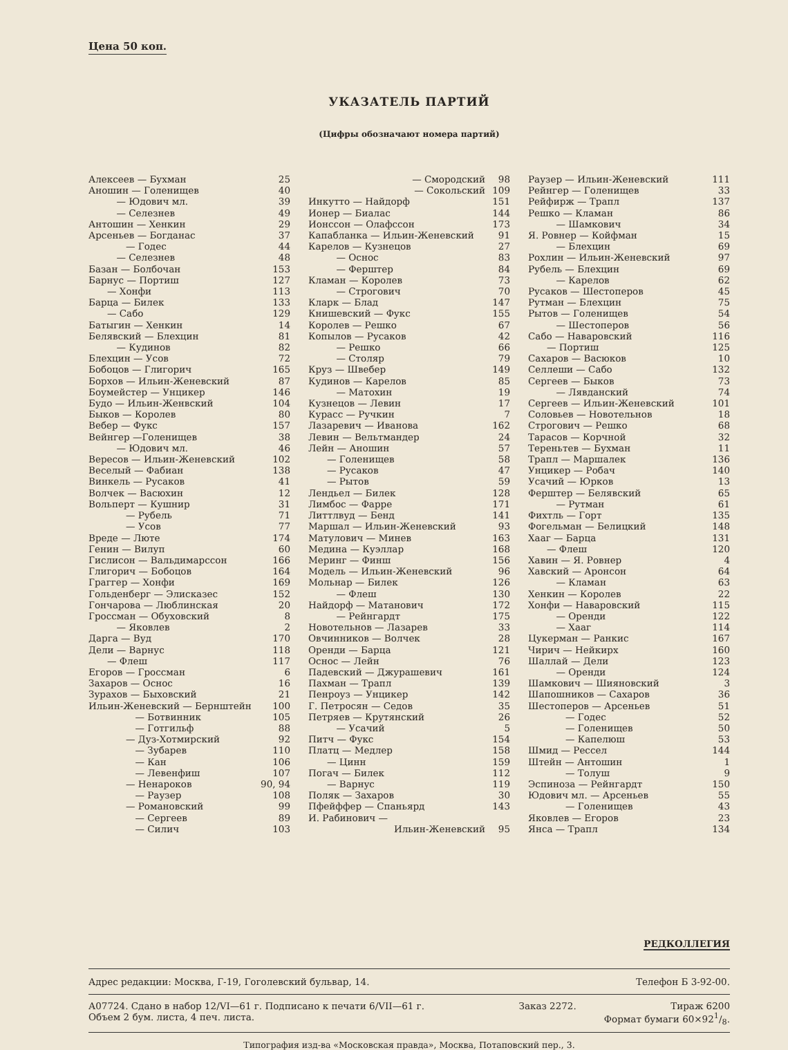Цена 50 коп.
УКАЗАТЕЛЬ ПАРТИЙ
(Цифры обозначают номера партий)
| Алексеев — Бухман | 25 |
| Аношин — Голенищев | 40 |
| — Юдович мл. | 39 |
| — Селезнев | 49 |
| Антошин — Хенкин | 29 |
| Арсеньев — Богданас | 37 |
| — Годес | 44 |
| — Селезнев | 48 |
| Базан — Болбочан | 153 |
| Барнус — Портиш | 127 |
| — Хонфи | 113 |
| Барца — Билек | 133 |
| — Сабо | 129 |
| Батыгин — Хенкин | 14 |
| Белявский — Блехцин | 81 |
| — Кудинов | 82 |
| Блехцин — Усов | 72 |
| Бобоцов — Глигорич | 165 |
| Борхов — Ильин-Женевский | 87 |
| Боумейстер — Унцикер | 146 |
| Будо — Ильин-Женвский | 104 |
| Быков — Королев | 80 |
| Вебер — Фукс | 157 |
| Вейнгер —Голенищев | 38 |
| — Юдович мл. | 46 |
| Вересов — Ильин-Женевский | 102 |
| Веселый — Фабиан | 138 |
| Винкель — Русаков | 41 |
| Волчек — Васюхин | 12 |
| Вольперт — Кушнир | 31 |
| — Рубель | 71 |
| — Усов | 77 |
| Вреде — Люте | 174 |
| Генин — Вилуп | 60 |
| Гислисон — Вальдимарссон | 166 |
| Глигорич — Бобоцов | 164 |
| Граггер — Хонфи | 169 |
| Гольденберг — Элисказес | 152 |
| Гончарова — Люблинская | 20 |
| Гроссман — Обуховский | 8 |
| — Яковлев | 2 |
| Дарга — Вуд | 170 |
| Дели — Варнус | 118 |
| — Флеш | 117 |
| Егоров — Гроссман | 6 |
| Захаров — Оснос | 16 |
| Зурахов — Быховский | 21 |
| Ильин-Женевский — Бернштейн | 100 |
| — Ботвинник | 105 |
| — Готгильф | 88 |
| — Дуз-Хотмирский | 92 |
| — Зубарев | 110 |
| — Кан | 106 |
| — Левенфиш | 107 |
| — Ненароков | 90, 94 |
| — Раузер | 108 |
| — Романовский | 99 |
| — Сергеев | 89 |
| — Силич | 103 |
| — Смородский | 98 |
| — Сокольский | 109 |
| Инкутто — Найдорф | 151 |
| Ионер — Биалас | 144 |
| Ионссон — Олафссон | 173 |
| Капабланка — Ильин-Женевский | 91 |
| Карелов — Кузнецов | 27 |
| — Оснос | 83 |
| — Ферштер | 84 |
| Кламан — Королев | 73 |
| — Строгович | 70 |
| Кларк — Блад | 147 |
| Книшевский — Фукс | 155 |
| Королев — Решко | 67 |
| Копылов — Русаков | 42 |
| — Решко | 66 |
| — Столяр | 79 |
| Круз — Швебер | 149 |
| Кудинов — Карелов | 85 |
| — Матохин | 19 |
| Кузнецов — Левин | 17 |
| Курасс — Ручкин | 7 |
| Лазаревич — Иванова | 162 |
| Левин — Вельтмандер | 24 |
| Лейн — Аношин | 57 |
| — Голенищев | 58 |
| — Русаков | 47 |
| — Рытов | 59 |
| Лендьел — Билек | 128 |
| Лимбос — Фарре | 171 |
| Литтлвуд — Бенд | 141 |
| Маршал — Ильин-Женевский | 93 |
| Матулович — Минев | 163 |
| Медина — Куэллар | 168 |
| Меринг — Финш | 156 |
| Модель — Ильин-Женевский | 96 |
| Мольнар — Билек | 126 |
| — Флеш | 130 |
| Найдорф — Матанович | 172 |
| — Рейнгардт | 175 |
| Новотельнов — Лазарев | 33 |
| Овчинников — Волчек | 28 |
| Оренди — Барца | 121 |
| Оснос — Лейн | 76 |
| Падевский — Джурашевич | 161 |
| Пахман — Трапл | 139 |
| Пенроуз — Унцикер | 142 |
| Г. Петросян — Седов | 35 |
| Петряев — Крутянский | 26 |
| — Усачий | 5 |
| Питч — Фукс | 154 |
| Платц — Медлер | 158 |
| — Цинн | 159 |
| Погач — Билек | 112 |
| — Варнус | 119 |
| Поляк — Захаров | 30 |
| Пфейффер — Спаньярд | 143 |
| И. Рабинович — | |
| Ильин-Женевский | 95 |
| Раузер — Ильин-Женевский | 111 |
| Рейнгер — Голенищев | 33 |
| Рейфирж — Трапл | 137 |
| Решко — Кламан | 86 |
| — Шамкович | 34 |
| Я. Ровнер — Койфман | 15 |
| — Блехцин | 69 |
| Рохлин — Ильин-Женевский | 97 |
| Рубель — Блехцин | 69 |
| — Карелов | 62 |
| Русаков — Шестоперов | 45 |
| Рутман — Блехцин | 75 |
| Рытов — Голенищев | 54 |
| — Шестоперов | 56 |
| Сабо — Наваровский | 116 |
| — Портиш | 125 |
| Сахаров — Васюков | 10 |
| Селлеши — Сабо | 132 |
| Сергеев — Быков | 73 |
| — Лявданский | 74 |
| Сергеев — Ильин-Женевский | 101 |
| Соловьев — Новотельнов | 18 |
| Строгович — Решко | 68 |
| Тарасов — Корчной | 32 |
| Тереньтев — Бухман | 11 |
| Трапл — Маршалек | 136 |
| Унцикер — Робач | 140 |
| Усачий — Юрков | 13 |
| Ферштер — Белявский | 65 |
| — Рутман | 61 |
| Фихтль — Горт | 135 |
| Фогельман — Белицкий | 148 |
| Хааг — Барца | 131 |
| — Флеш | 120 |
| Хавин — Я. Ровнер | 4 |
| Хавский — Аронсон | 64 |
| — Кламан | 63 |
| Хенкин — Королев | 22 |
| Хонфи — Наваровский | 115 |
| — Оренди | 122 |
| — Хааг | 114 |
| Цукерман — Ранкис | 167 |
| Чирич — Нейкирх | 160 |
| Шаллай — Дели | 123 |
| — Оренди | 124 |
| Шамкович — Шияновский | 3 |
| Шапошников — Сахаров | 36 |
| Шестоперов — Арсеньев | 51 |
| — Годес | 52 |
| — Голенищев | 50 |
| — Капелюш | 53 |
| Шмид — Рессел | 144 |
| Штейн — Антошин | 1 |
| — Толуш | 9 |
| Эспиноза — Рейнгардт | 150 |
| Юдович мл. — Арсеньев | 55 |
| — Голенищев | 43 |
| Яковлев — Егоров | 23 |
| Янса — Трапл | 134 |
РЕДКОЛЛЕГИЯ
Адрес редакции: Москва, Г-19, Гоголевский бульвар, 14. Телефон Б 3-92-00.
А07724. Сдано в набор 12/VI—61 г. Подписано к печати 6/VII—61 г. Заказ 2272. Тираж 6200
Объем 2 бум. листа, 4 печ. листа. Формат бумаги 60×921/8.
Типография изд-ва «Московская правда», Москва, Потаповский пер., 3.